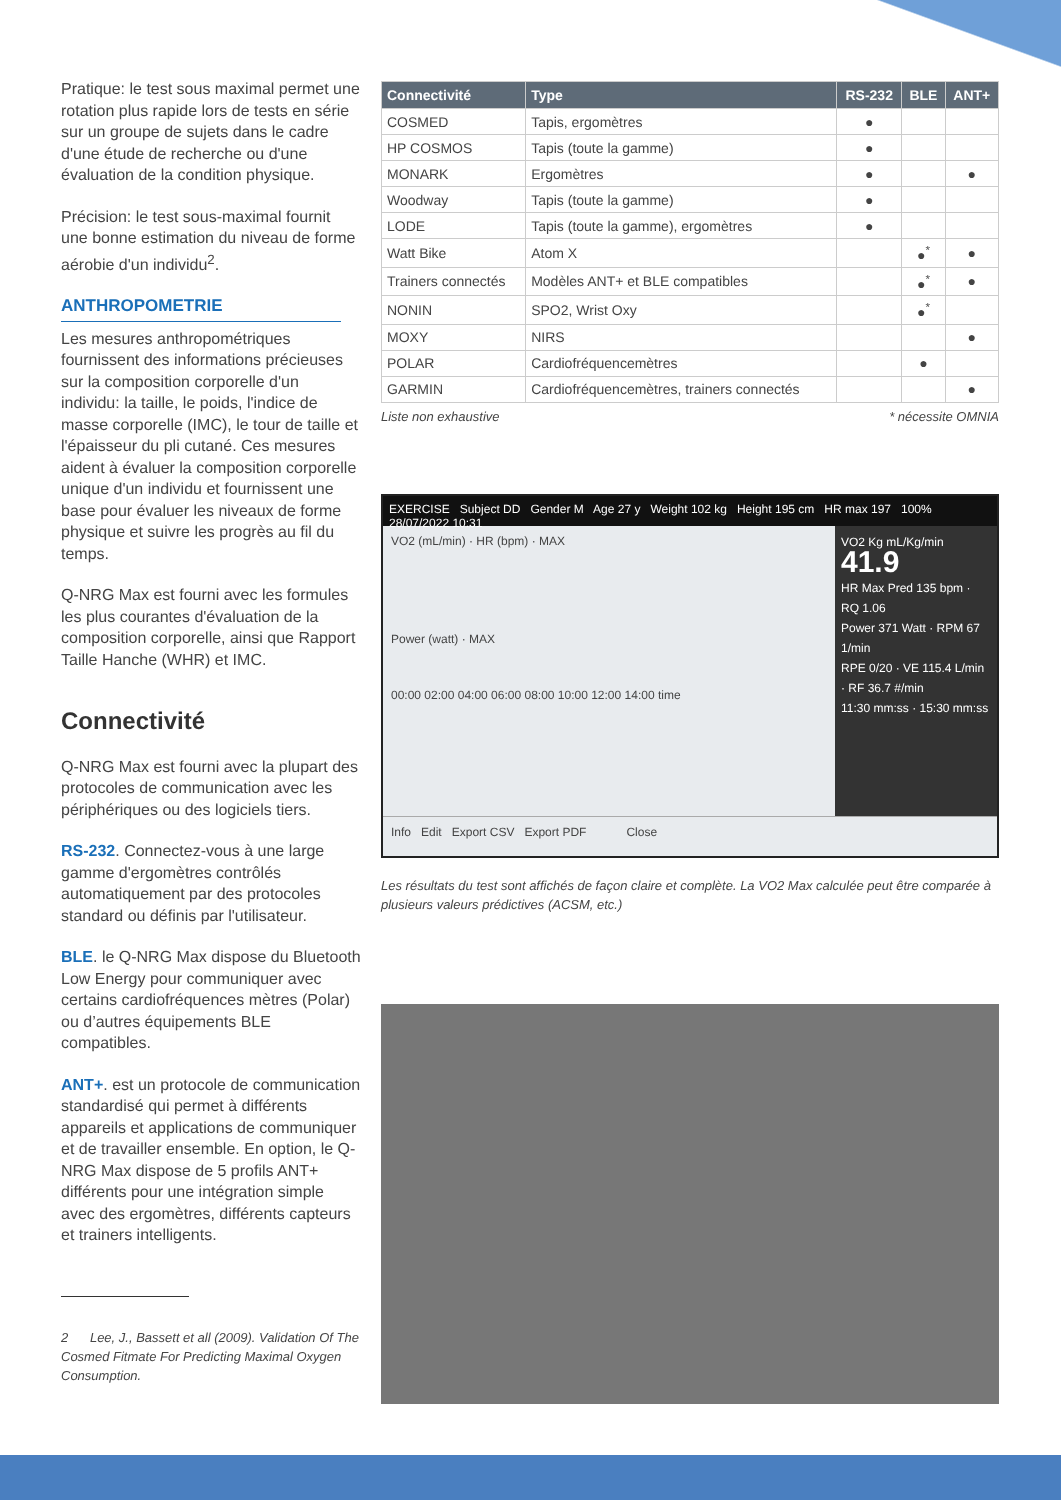Pratique: le test sous maximal permet une rotation plus rapide lors de tests en série sur un groupe de sujets dans le cadre d'une étude de recherche ou d'une évaluation de la condition physique.
Précision: le test sous-maximal fournit une bonne estimation du niveau de forme aérobie d'un individu<sup>2</sup>.
ANTHROPOMETRIE
Les mesures anthropométriques fournissent des informations précieuses sur la composition corporelle d'un individu: la taille, le poids, l'indice de masse corporelle (IMC), le tour de taille et l'épaisseur du pli cutané. Ces mesures aident à évaluer la composition corporelle unique d'un individu et fournissent une base pour évaluer les niveaux de forme physique et suivre les progrès au fil du temps.
Q-NRG Max est fourni avec les formules les plus courantes d'évaluation de la composition corporelle, ainsi que Rapport Taille Hanche (WHR) et IMC.
Connectivité
Q-NRG Max est fourni avec la plupart des protocoles de communication avec les périphériques ou des logiciels tiers.
RS-232. Connectez-vous à une large gamme d'ergomètres contrôlés automatiquement par des protocoles standard ou définis par l'utilisateur.
BLE. le Q-NRG Max dispose du Bluetooth Low Energy pour communiquer avec certains cardiofréquences mètres (Polar) ou d’autres équipements BLE compatibles.
ANT+. est un protocole de communication standardisé qui permet à différents appareils et applications de communiquer et de travailler ensemble. En option, le Q-NRG Max dispose de 5 profils ANT+ différents pour une intégration simple avec des ergomètres, différents capteurs et trainers intelligents.
2 Lee, J., Bassett et all (2009). Validation Of The Cosmed Fitmate For Predicting Maximal Oxygen Consumption.
| Connectivité | Type | RS-232 | BLE | ANT+ |
| --- | --- | --- | --- | --- |
| COSMED | Tapis, ergomètres | ● | | |
| HP COSMOS | Tapis (toute la gamme) | ● | | |
| MONARK | Ergomètres | ● | | ● |
| Woodway | Tapis (toute la gamme) | ● | | |
| LODE | Tapis (toute la gamme), ergomètres | ● | | |
| Watt Bike | Atom X | | ●<sup>*</sup> | ● |
| Trainers connectés | Modèles ANT+ et BLE compatibles | | ●<sup>*</sup> | ● |
| NONIN | SPO2, Wrist Oxy | | ●<sup>*</sup> | |
| MOXY | NIRS | | | ● |
| POLAR | Cardiofréquencemètres | | ● | |
| GARMIN | Cardiofréquencemètres, trainers connectés | | | ● |
Liste non exhaustive * nécessite OMNIA
EXERCISE Subject DD Gender M Age 27 y Weight 102 kg Height 195 cm HR max 197 100% 28/07/2022 10:31
VO2 (mL/min) · HR (bpm) · MAX
Power (watt) · MAX
00:00 02:00 04:00 06:00 08:00 10:00 12:00 14:00 time
VO2 Kg mL/Kg/min 41.9
HR Max Pred 135 bpm · RQ 1.06
Power 371 Watt · RPM 67 1/min
RPE 0/20 · VE 115.4 L/min · RF 36.7 #/min
11:30 mm:ss · 15:30 mm:ss
Info Edit Export CSV Export PDF Close
Les résultats du test sont affichés de façon claire et complète. La VO2 Max calculée peut être comparée à plusieurs valeurs prédictives (ACSM, etc.)